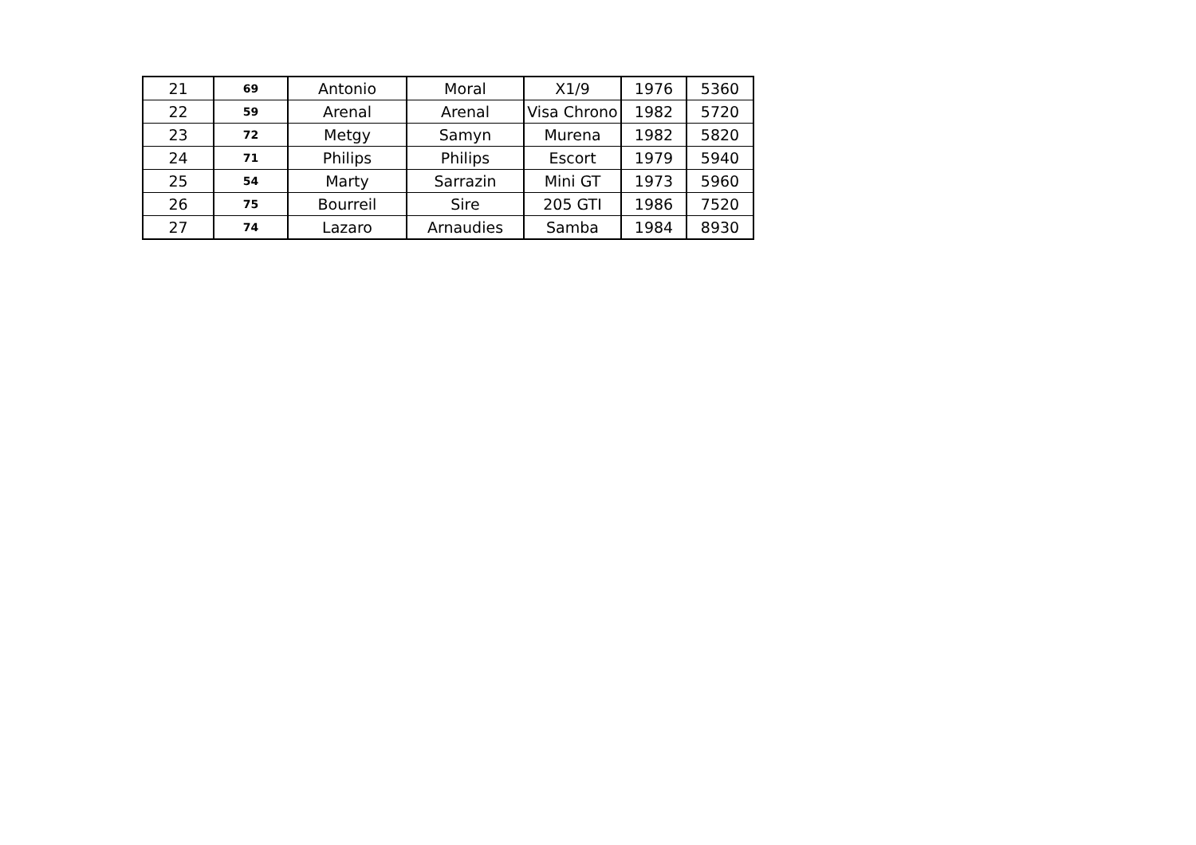| 21 | 69 | Antonio | Moral | X1/9 | 1976 | 5360 |
| 22 | 59 | Arenal | Arenal | Visa Chrono | 1982 | 5720 |
| 23 | 72 | Metgy | Samyn | Murena | 1982 | 5820 |
| 24 | 71 | Philips | Philips | Escort | 1979 | 5940 |
| 25 | 54 | Marty | Sarrazin | Mini GT | 1973 | 5960 |
| 26 | 75 | Bourreil | Sire | 205 GTI | 1986 | 7520 |
| 27 | 74 | Lazaro | Arnaudies | Samba | 1984 | 8930 |